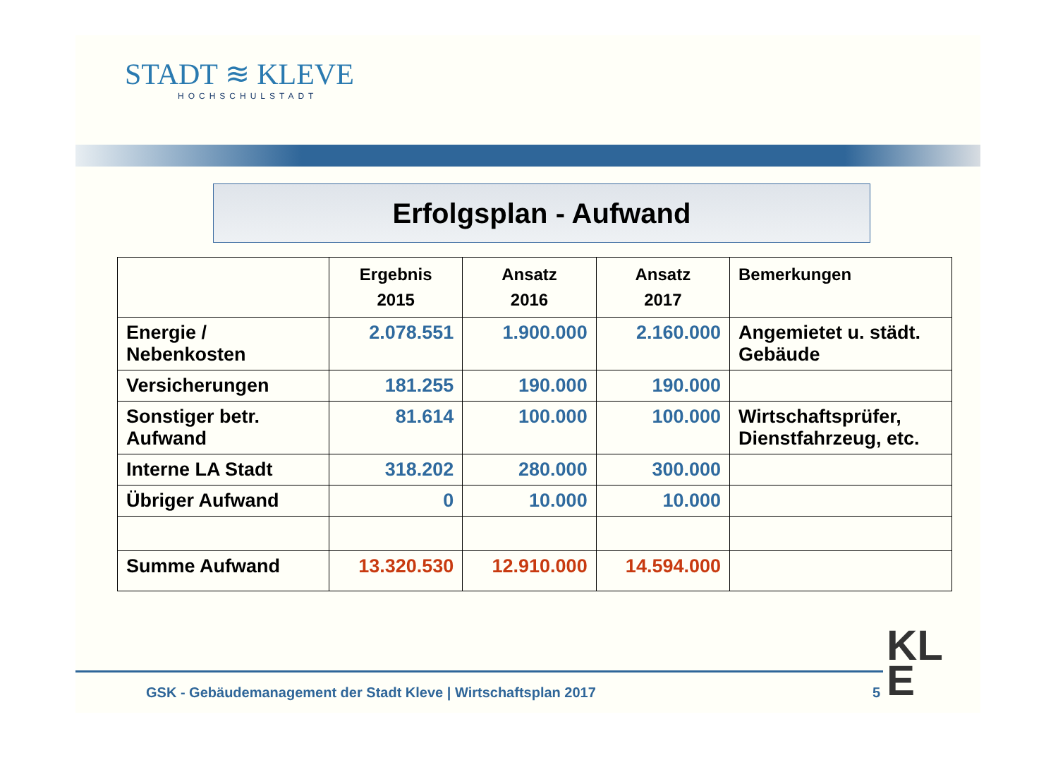STADT ≋ KLEVE
HOCHSCHULSTADT
Erfolgsplan - Aufwand
| | Ergebnis 2015 | Ansatz 2016 | Ansatz 2017 | Bemerkungen |
| --- | --- | --- | --- | --- |
| Energie / Nebenkosten | 2.078.551 | 1.900.000 | 2.160.000 | Angemietet u. städt. Gebäude |
| Versicherungen | 181.255 | 190.000 | 190.000 | |
| Sonstiger betr. Aufwand | 81.614 | 100.000 | 100.000 | Wirtschaftsprüfer, Dienstfahrzeug, etc. |
| Interne LA Stadt | 318.202 | 280.000 | 300.000 | |
| Übriger Aufwand | 0 | 10.000 | 10.000 | |
| Summe Aufwand | 13.320.530 | 12.910.000 | 14.594.000 | |
GSK - Gebäudemanagement der Stadt Kleve | Wirtschaftsplan 2017
5
KL
E